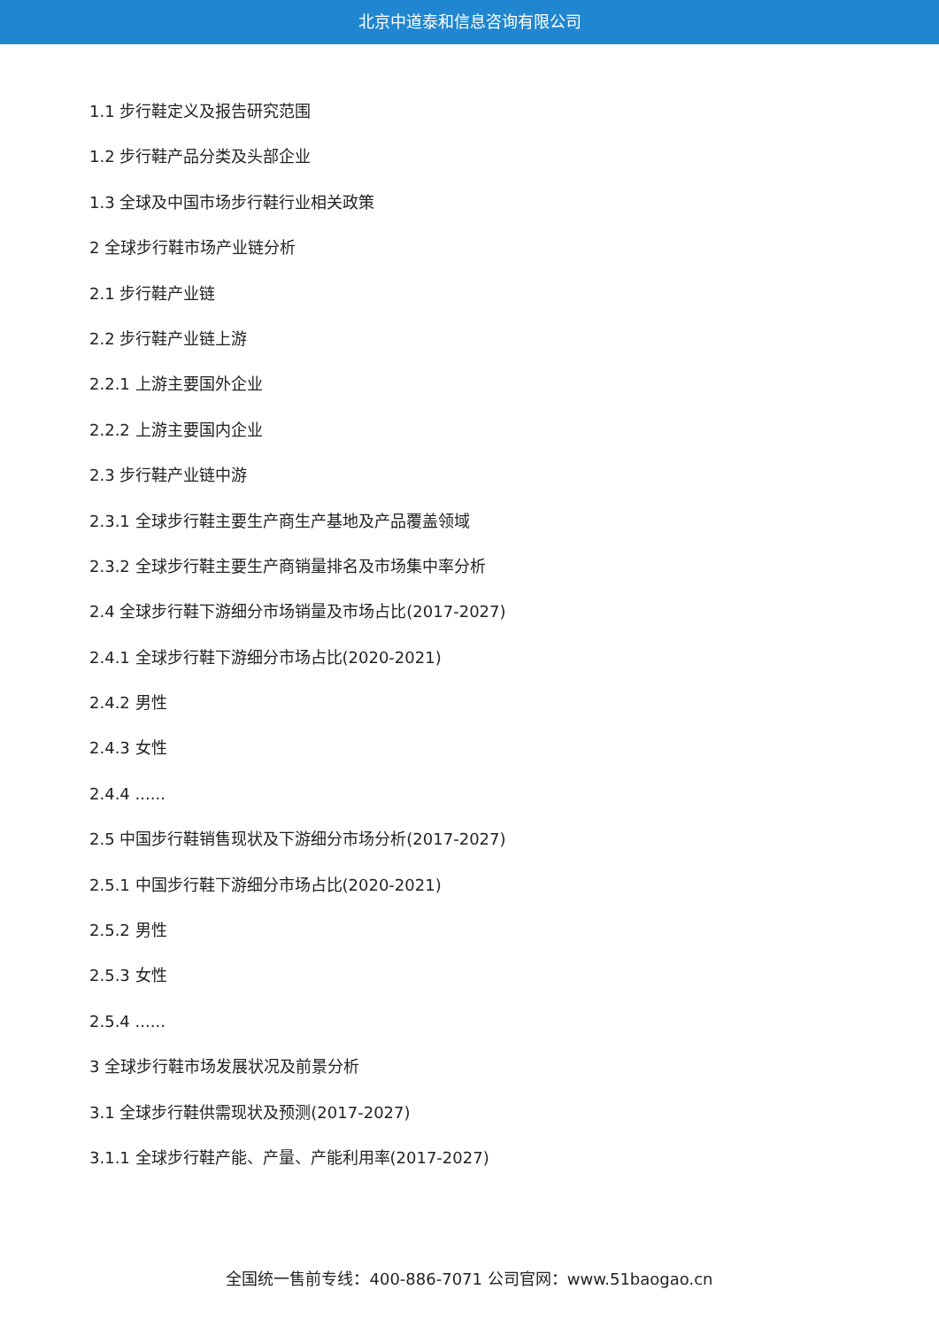北京中道泰和信息咨询有限公司
1.1 步行鞋定义及报告研究范围
1.2 步行鞋产品分类及头部企业
1.3 全球及中国市场步行鞋行业相关政策
2 全球步行鞋市场产业链分析
2.1 步行鞋产业链
2.2 步行鞋产业链上游
2.2.1 上游主要国外企业
2.2.2 上游主要国内企业
2.3 步行鞋产业链中游
2.3.1 全球步行鞋主要生产商生产基地及产品覆盖领域
2.3.2 全球步行鞋主要生产商销量排名及市场集中率分析
2.4 全球步行鞋下游细分市场销量及市场占比(2017-2027)
2.4.1 全球步行鞋下游细分市场占比(2020-2021)
2.4.2 男性
2.4.3 女性
2.4.4 ......
2.5 中国步行鞋销售现状及下游细分市场分析(2017-2027)
2.5.1 中国步行鞋下游细分市场占比(2020-2021)
2.5.2 男性
2.5.3 女性
2.5.4 ......
3 全球步行鞋市场发展状况及前景分析
3.1 全球步行鞋供需现状及预测(2017-2027)
3.1.1 全球步行鞋产能、产量、产能利用率(2017-2027)
全国统一售前专线：400-886-7071 公司官网：www.51baogao.cn